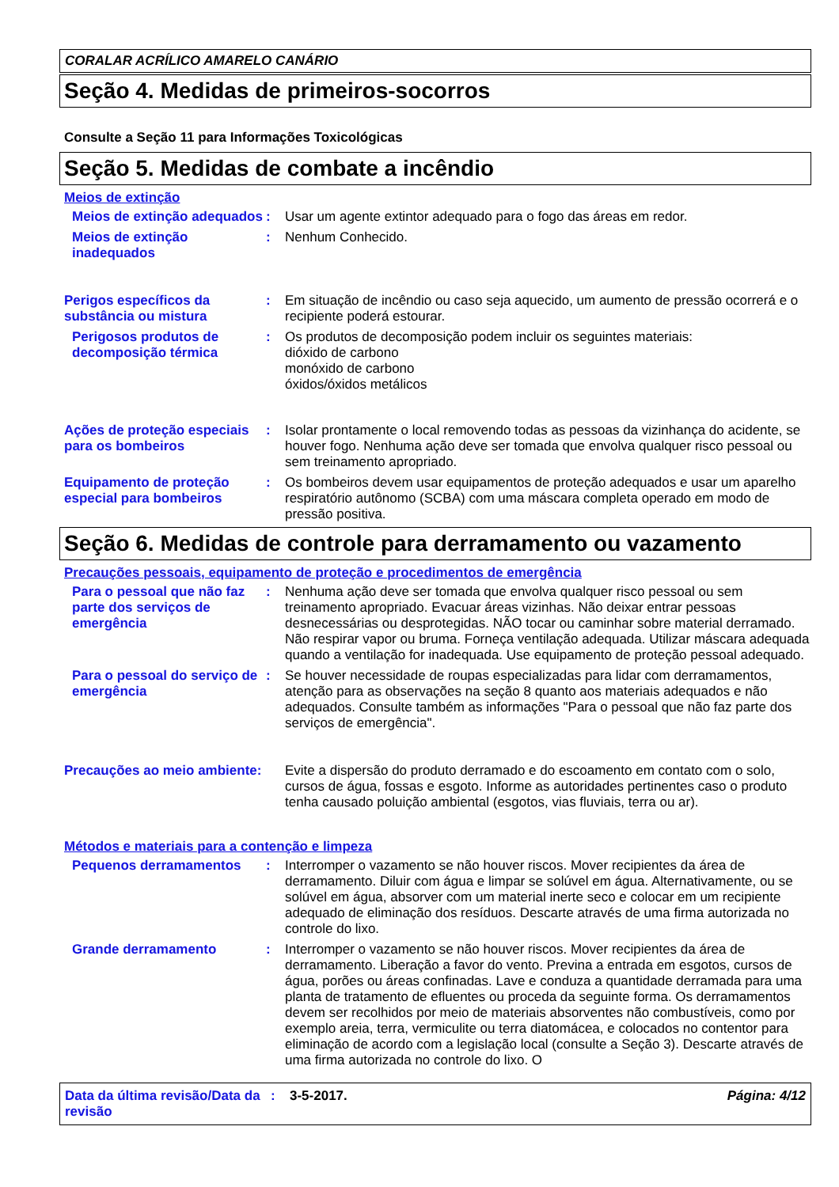CORALAR ACRÍLICO AMARELO CANÁRIO
Seção 4. Medidas de primeiros-socorros
Consulte a Seção 11 para Informações Toxicológicas
Seção 5. Medidas de combate a incêndio
Meios de extinção
Meios de extinção adequados
: Usar um agente extintor adequado para o fogo das áreas em redor.
Meios de extinção inadequados
: Nenhum Conhecido.
Perigos específicos da substância ou mistura
: Em situação de incêndio ou caso seja aquecido, um aumento de pressão ocorrerá e o recipiente poderá estourar.
Perigosos produtos de decomposição térmica
: Os produtos de decomposição podem incluir os seguintes materiais:
dióxido de carbono
monóxido de carbono
óxidos/óxidos metálicos
Ações de proteção especiais para os bombeiros
: Isolar prontamente o local removendo todas as pessoas da vizinhança do acidente, se houver fogo. Nenhuma ação deve ser tomada que envolva qualquer risco pessoal ou sem treinamento apropriado.
Equipamento de proteção especial para bombeiros
: Os bombeiros devem usar equipamentos de proteção adequados e usar um aparelho respiratório autônomo (SCBA) com uma máscara completa operado em modo de pressão positiva.
Seção 6. Medidas de controle para derramamento ou vazamento
Precauções pessoais, equipamento de proteção e procedimentos de emergência
Para o pessoal que não faz parte dos serviços de emergência
: Nenhuma ação deve ser tomada que envolva qualquer risco pessoal ou sem treinamento apropriado. Evacuar áreas vizinhas. Não deixar entrar pessoas desnecessárias ou desprotegidas. NÃO tocar ou caminhar sobre material derramado. Não respirar vapor ou bruma. Forneça ventilação adequada. Utilizar máscara adequada quando a ventilação for inadequada. Use equipamento de proteção pessoal adequado.
Para o pessoal do serviço de emergência
: Se houver necessidade de roupas especializadas para lidar com derramamentos, atenção para as observações na seção 8 quanto aos materiais adequados e não adequados. Consulte também as informações "Para o pessoal que não faz parte dos serviços de emergência".
Precauções ao meio ambiente:
Evite a dispersão do produto derramado e do escoamento em contato com o solo, cursos de água, fossas e esgoto. Informe as autoridades pertinentes caso o produto tenha causado poluição ambiental (esgotos, vias fluviais, terra ou ar).
Métodos e materiais para a contenção e limpeza
Pequenos derramamentos : Interromper o vazamento se não houver riscos. Mover recipientes da área de derramamento. Diluir com água e limpar se solúvel em água. Alternativamente, ou se solúvel em água, absorver com um material inerte seco e colocar em um recipiente adequado de eliminação dos resíduos. Descarte através de uma firma autorizada no controle do lixo.
Grande derramamento : Interromper o vazamento se não houver riscos. Mover recipientes da área de derramamento. Liberação a favor do vento. Previna a entrada em esgotos, cursos de água, porões ou áreas confinadas. Lave e conduza a quantidade derramada para uma planta de tratamento de efluentes ou proceda da seguinte forma. Os derramamentos devem ser recolhidos por meio de materiais absorventes não combustíveis, como por exemplo areia, terra, vermiculite ou terra diatomácea, e colocados no contentor para eliminação de acordo com a legislação local (consulte a Seção 3). Descarte através de uma firma autorizada no controle do lixo. O
Data da última revisão/Data da revisão
: 3-5-2017. Página: 4/12